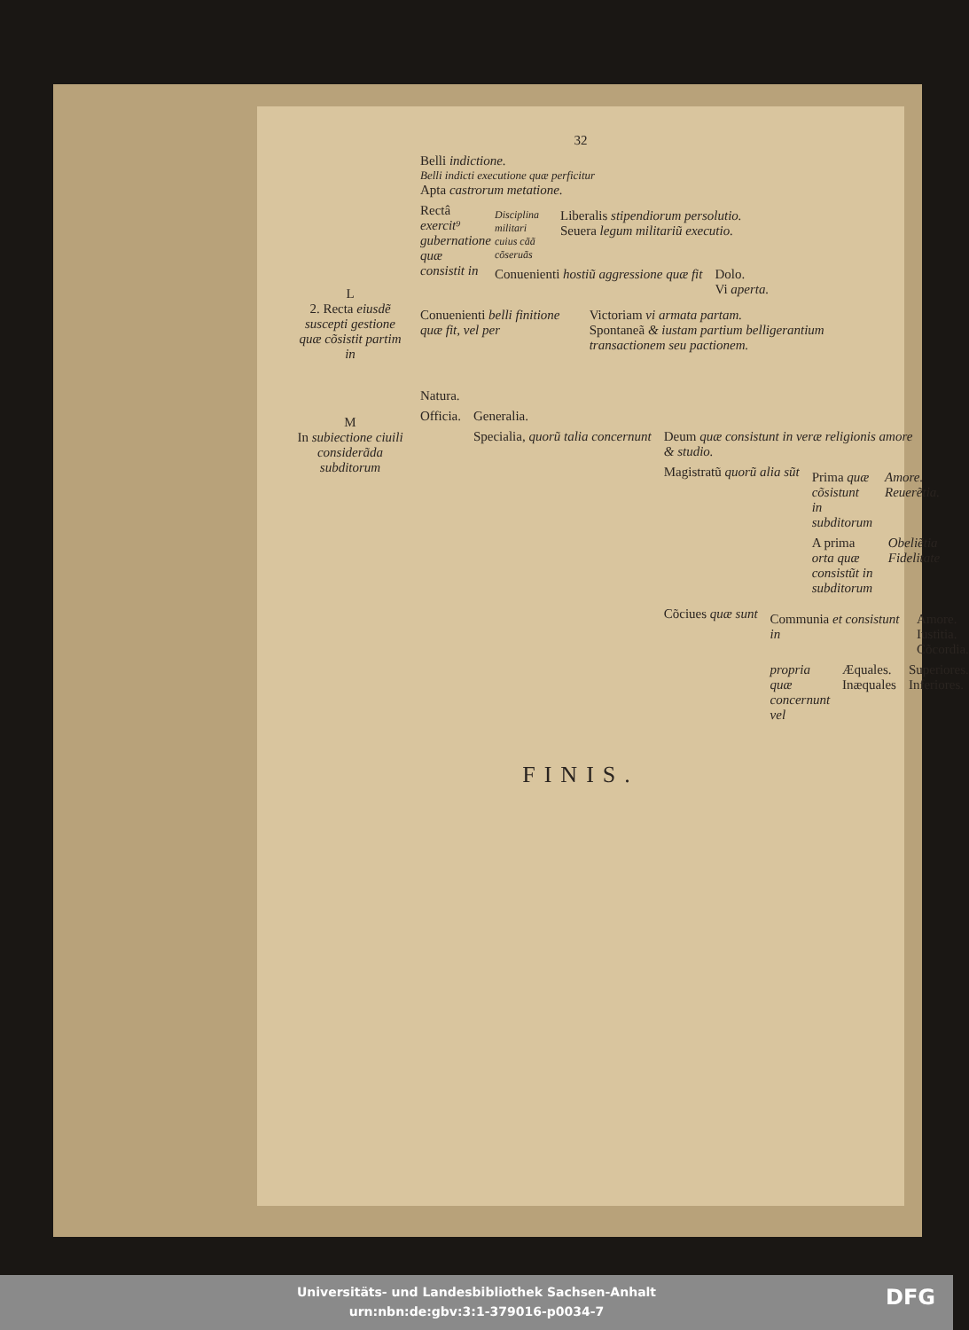32
L
2. Recta eiusdẽ suscepti gestione quæ cõsistit partim in
Belli indictione.
Belli indicti executione quæ perficitur
Apta castrorum metatione.
Rectâ exercit⁹ gubernatione quæ consistit in
Disciplina militari cuius cãã cõseruãs
Liberalis stipendiorum persolutio.
Seuera legum militariũ executio.
Conuenienti hostiũ aggressione quæ fit
Dolo.
Vi aperta.
Conuenienti belli finitione quæ fit, vel per
Victoriam vi armata partam.
Spontaneã & iustam partium belligerantium transactionem seu pactionem.
M
In subiectione ciuili considerãda subditorum
Natura.
Officia. Generalia.
Specialia, quorũ talia concernunt
Deum quæ consistunt in veræ religionis amore & studio.
Magistratũ quorũ alia sũt
Prima quæ cõsistunt in subditorum
Amore.
Reuerẽtia.
A prima orta quæ consistũt in subditorum
Obeliẽtia
Fidelitate
Cõciues quæ sunt
Communia et consistunt in Amore.
Iustitia.
Cõcordia.
propria quæ concernunt vel Æquales.
Inæquales
Superiores.
Inferiores.
FINIS.
Universitäts- und Landesbibliothek Sachsen-Anhalt
urn:nbn:de:gbv:3:1-379016-p0034-7
DFG